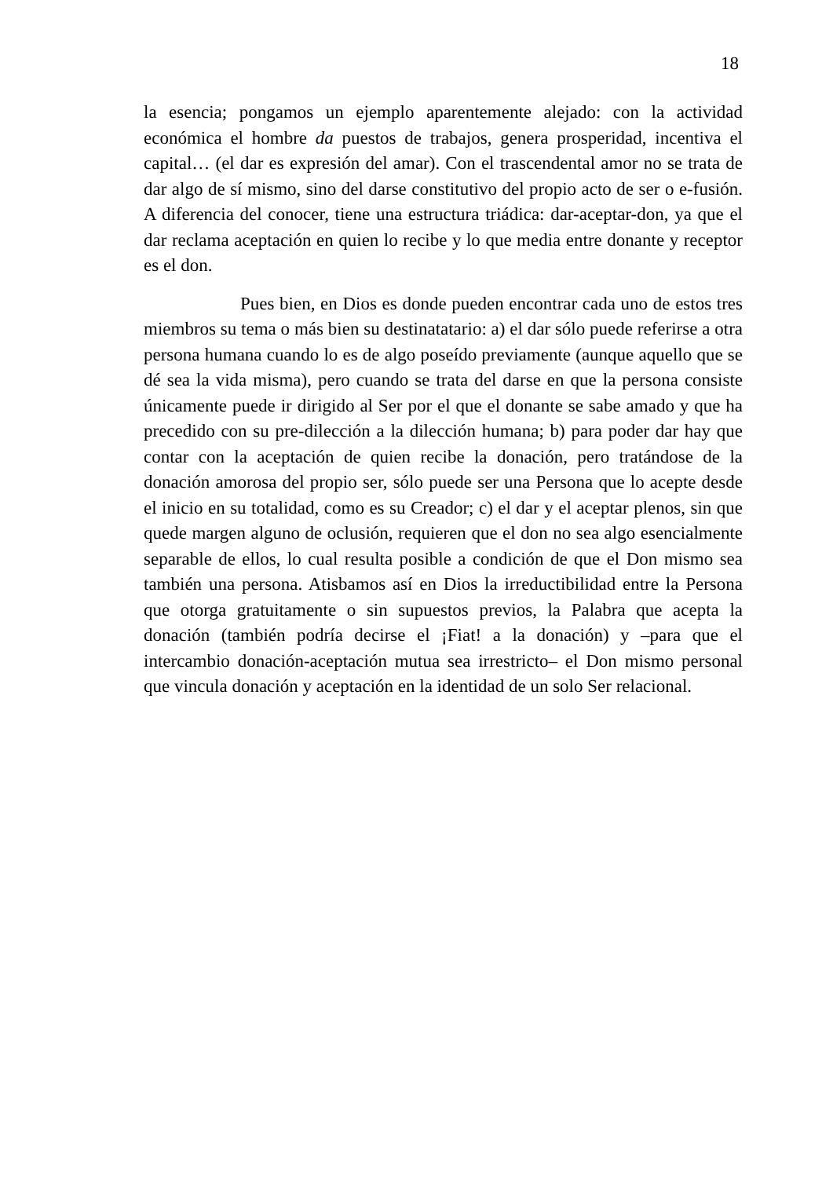18
la esencia; pongamos un ejemplo aparentemente alejado: con la actividad económica el hombre da puestos de trabajos, genera prosperidad, incentiva el capital… (el dar es expresión del amar). Con el trascendental amor no se trata de dar algo de sí mismo, sino del darse constitutivo del propio acto de ser o e-fusión. A diferencia del conocer, tiene una estructura triádica: dar-aceptar-don, ya que el dar reclama aceptación en quien lo recibe y lo que media entre donante y receptor es el don.
Pues bien, en Dios es donde pueden encontrar cada uno de estos tres miembros su tema o más bien su destinatatario: a) el dar sólo puede referirse a otra persona humana cuando lo es de algo poseído previamente (aunque aquello que se dé sea la vida misma), pero cuando se trata del darse en que la persona consiste únicamente puede ir dirigido al Ser por el que el donante se sabe amado y que ha precedido con su pre-dilección a la dilección humana; b) para poder dar hay que contar con la aceptación de quien recibe la donación, pero tratándose de la donación amorosa del propio ser, sólo puede ser una Persona que lo acepte desde el inicio en su totalidad, como es su Creador; c) el dar y el aceptar plenos, sin que quede margen alguno de oclusión, requieren que el don no sea algo esencialmente separable de ellos, lo cual resulta posible a condición de que el Don mismo sea también una persona. Atisbamos así en Dios la irreductibilidad entre la Persona que otorga gratuitamente o sin supuestos previos, la Palabra que acepta la donación (también podría decirse el ¡Fiat! a la donación) y –para que el intercambio donación-aceptación mutua sea irrestricto– el Don mismo personal que vincula donación y aceptación en la identidad de un solo Ser relacional.